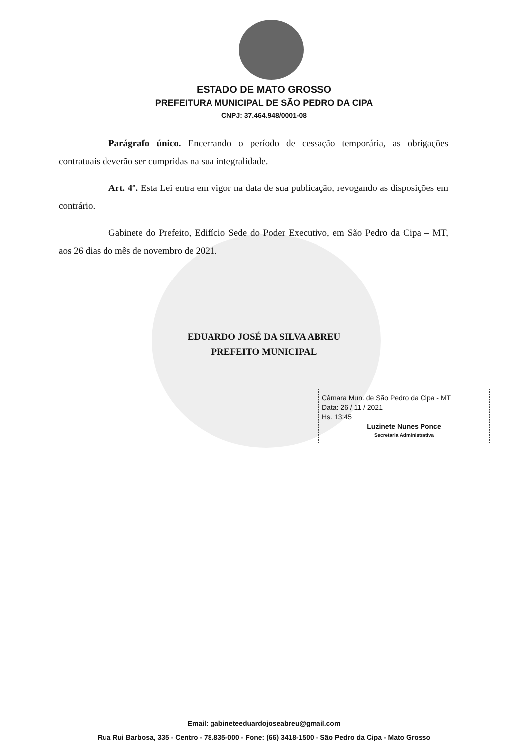ESTADO DE MATO GROSSO
PREFEITURA MUNICIPAL DE SÃO PEDRO DA CIPA
CNPJ: 37.464.948/0001-08
Parágrafo único. Encerrando o período de cessação temporária, as obrigações contratuais deverão ser cumpridas na sua integralidade.
Art. 4º. Esta Lei entra em vigor na data de sua publicação, revogando as disposições em contrário.
Gabinete do Prefeito, Edifício Sede do Poder Executivo, em São Pedro da Cipa – MT, aos 26 dias do mês de novembro de 2021.
EDUARDO JOSÉ DA SILVA ABREU
PREFEITO MUNICIPAL
Câmara Mun. de São Pedro da Cipa - MT
Data: 26 / 11 / 2021
Hs. 13:45
Luzinete Nunes Ponce
Secretaria Administrativa
Email: gabineteeduardojoseabreu@gmail.com
Rua Rui Barbosa, 335 - Centro - 78.835-000 - Fone: (66) 3418-1500 - São Pedro da Cipa - Mato Grosso